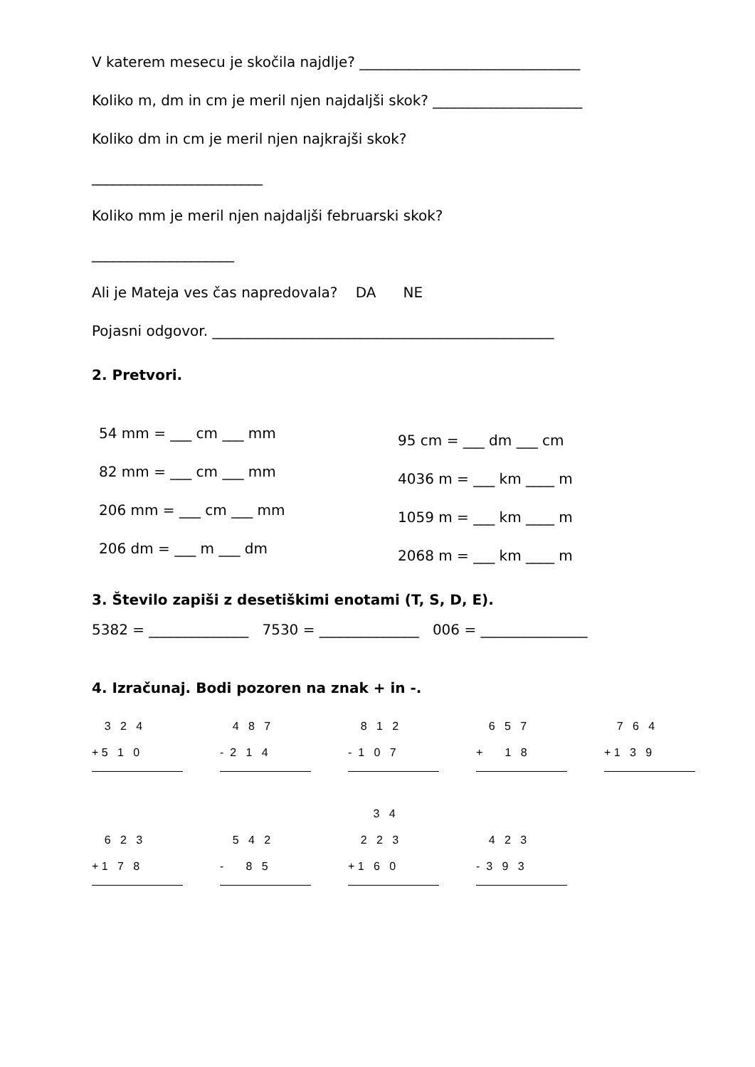V katerem mesecu je skočila najdlje? _______________________________
Koliko m, dm in cm je meril njen najdaljši skok? _____________________
Koliko dm in cm je meril njen najkrajši skok?
________________________
Koliko mm je meril njen najdaljši februarski skok?
____________________
Ali je Mateja ves čas napredovala? DA NE
Pojasni odgovor. ________________________________________________
2. Pretvori.
54 mm = ___ cm ___ mm
82 mm = ___ cm ___ mm
206 mm = ___ cm ___ mm
206 dm = ___ m ___ dm
95 cm = ___ dm ___ cm
4036 m = ___ km ____ m
1059 m = ___ km ____ m
2068 m = ___ km ____ m
3. Število zapiši z desetiškimi enotami (T, S, D, E).
5382 = ______________ 7530 = ______________ 006 = _______________
4. Izračunaj. Bodi pozoren na znak + in -.
3 2 4
+ 5 1 0
4 8 7
- 2 1 4
8 1 2
- 1 0 7
6 5 7
+ 1 8
7 6 4
+ 1 3 9
6 2 3
+ 1 7 8
5 4 2
- 8 5
3 4
2 2 3
+ 1 6 0
4 2 3
- 3 9 3